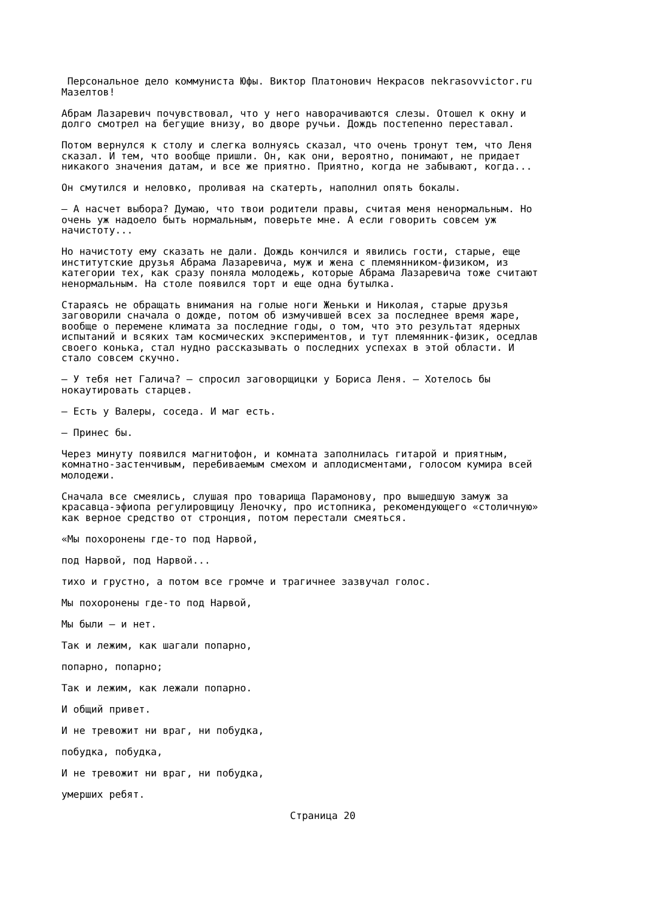Персональное дело коммуниста Юфы. Виктор Платонович Некрасов nekrasovvictor.ru Мазелтов!
Абрам Лазаревич почувствовал, что у него наворачиваются слезы. Отошел к окну и долго смотрел на бегущие внизу, во дворе ручьи. Дождь постепенно переставал.
Потом вернулся к столу и слегка волнуясь сказал, что очень тронут тем, что Леня сказал. И тем, что вообще пришли. Он, как они, вероятно, понимают, не придает никакого значения датам, и все же приятно. Приятно, когда не забывают, когда...
Он смутился и неловко, проливая на скатерть, наполнил опять бокалы.
— А насчет выбора? Думаю, что твои родители правы, считая меня ненормальным. Но очень уж надоело быть нормальным, поверьте мне. А если говорить совсем уж начистоту...
Но начистоту ему сказать не дали. Дождь кончился и явились гости, старые, еще институтские друзья Абрама Лазаревича, муж и жена с племянником-физиком, из категории тех, как сразу поняла молодежь, которые Абрама Лазаревича тоже считают ненормальным. На столе появился торт и еще одна бутылка.
Стараясь не обращать внимания на голые ноги Женьки и Николая, старые друзья заговорили сначала о дожде, потом об измучившей всех за последнее время жаре, вообще о перемене климата за последние годы, о том, что это результат ядерных испытаний и всяких там космических экспериментов, и тут племянник-физик, оседлав своего конька, стал нудно рассказывать о последних успехах в этой области. И стало совсем скучно.
— У тебя нет Галича? — спросил заговорщицки у Бориса Леня. — Хотелось бы нокаутировать старцев.
— Есть у Валеры, соседа. И маг есть.
— Принес бы.
Через минуту появился магнитофон, и комната заполнилась гитарой и приятным, комнатно-застенчивым, перебиваемым смехом и аплодисментами, голосом кумира всей молодежи.
Сначала все смеялись, слушая про товарища Парамонову, про вышедшую замуж за красавца-эфиопа регулировщицу Леночку, про истопника, рекомендующего «столичную» как верное средство от стронция, потом перестали смеяться.
«Мы похоронены где-то под Нарвой,
под Нарвой, под Нарвой...
тихо и грустно, а потом все громче и трагичнее зазвучал голос.
Мы похоронены где-то под Нарвой,
Мы были — и нет.
Так и лежим, как шагали попарно,
попарно, попарно;
Так и лежим, как лежали попарно.
И общий привет.
И не тревожит ни враг, ни побудка,
побудка, побудка,
И не тревожит ни враг, ни побудка,
умерших ребят.
Страница 20